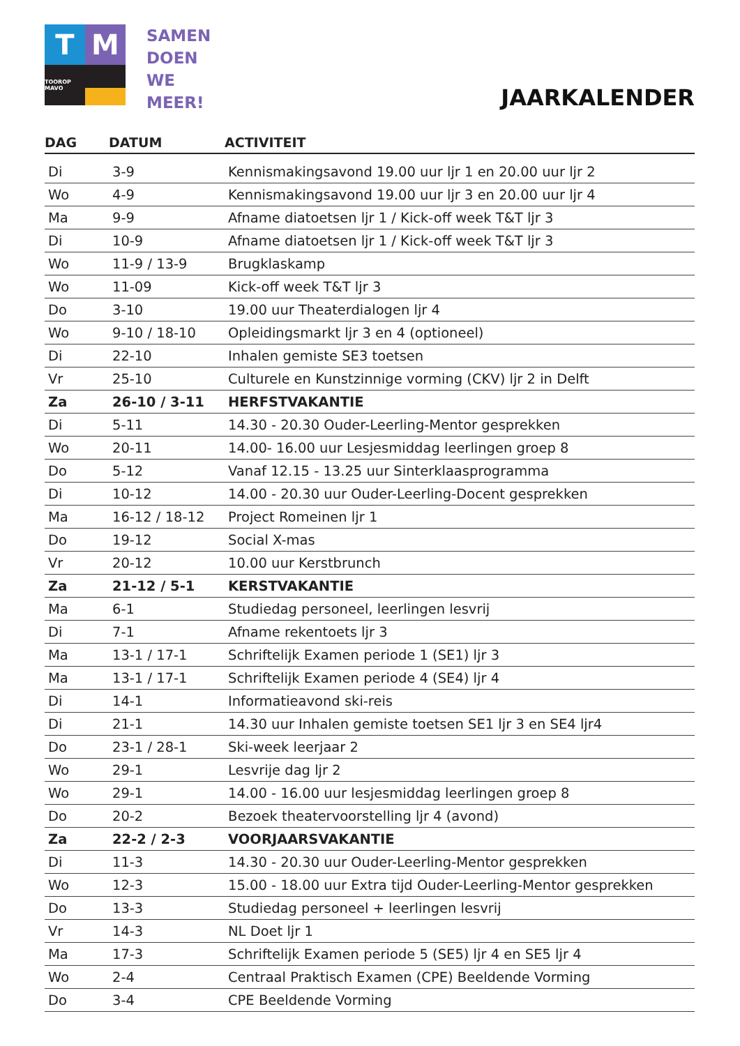T
M
TOOROP MAVO
SAMEN
DOEN
WE
MEER!
JAARKALENDER
| DAG | DATUM | ACTIVITEIT |
| --- | --- | --- |
| Di | 3-9 | Kennismakingsavond 19.00 uur ljr 1 en 20.00 uur ljr 2 |
| Wo | 4-9 | Kennismakingsavond 19.00 uur ljr 3 en 20.00 uur ljr 4 |
| Ma | 9-9 | Afname diatoetsen ljr 1 / Kick-off week T&T ljr 3 |
| Di | 10-9 | Afname diatoetsen ljr 1 / Kick-off week T&T ljr 3 |
| Wo | 11-9 / 13-9 | Brugklaskamp |
| Wo | 11-09 | Kick-off week T&T ljr 3 |
| Do | 3-10 | 19.00 uur Theaterdialogen ljr 4 |
| Wo | 9-10 / 18-10 | Opleidingsmarkt ljr 3 en 4 (optioneel) |
| Di | 22-10 | Inhalen gemiste SE3 toetsen |
| Vr | 25-10 | Culturele en Kunstzinnige vorming (CKV) ljr 2 in Delft |
| Za | 26-10 / 3-11 | HERFSTVAKANTIE |
| Di | 5-11 | 14.30 - 20.30 Ouder-Leerling-Mentor gesprekken |
| Wo | 20-11 | 14.00- 16.00 uur Lesjesmiddag leerlingen groep 8 |
| Do | 5-12 | Vanaf 12.15 - 13.25 uur Sinterklaasprogramma |
| Di | 10-12 | 14.00 - 20.30 uur Ouder-Leerling-Docent gesprekken |
| Ma | 16-12 / 18-12 | Project Romeinen ljr 1 |
| Do | 19-12 | Social X-mas |
| Vr | 20-12 | 10.00 uur Kerstbrunch |
| Za | 21-12 / 5-1 | KERSTVAKANTIE |
| Ma | 6-1 | Studiedag personeel, leerlingen lesvrij |
| Di | 7-1 | Afname rekentoets ljr 3 |
| Ma | 13-1 / 17-1 | Schriftelijk Examen periode 1 (SE1) ljr 3 |
| Ma | 13-1 / 17-1 | Schriftelijk Examen periode 4 (SE4) ljr 4 |
| Di | 14-1 | Informatieavond ski-reis |
| Di | 21-1 | 14.30 uur Inhalen gemiste toetsen SE1 ljr 3 en SE4 ljr4 |
| Do | 23-1 / 28-1 | Ski-week leerjaar 2 |
| Wo | 29-1 | Lesvrije dag ljr 2 |
| Wo | 29-1 | 14.00 - 16.00 uur lesjesmiddag leerlingen groep 8 |
| Do | 20-2 | Bezoek theatervoorstelling ljr 4 (avond) |
| Za | 22-2 / 2-3 | VOORJAARSVAKANTIE |
| Di | 11-3 | 14.30 - 20.30 uur Ouder-Leerling-Mentor gesprekken |
| Wo | 12-3 | 15.00 - 18.00 uur Extra tijd Ouder-Leerling-Mentor gesprekken |
| Do | 13-3 | Studiedag personeel + leerlingen lesvrij |
| Vr | 14-3 | NL Doet ljr 1 |
| Ma | 17-3 | Schriftelijk Examen periode 5 (SE5) ljr 4 en SE5 ljr 4 |
| Wo | 2-4 | Centraal Praktisch Examen (CPE) Beeldende Vorming |
| Do | 3-4 | CPE Beeldende Vorming |